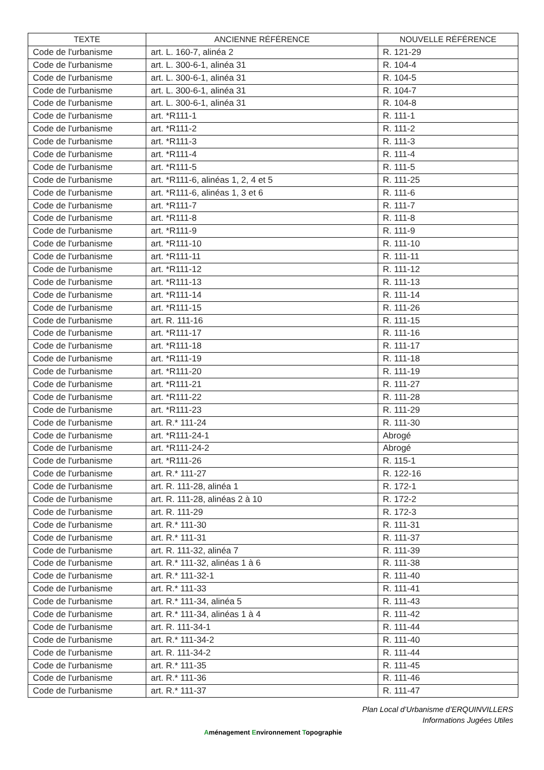| TEXTE | ANCIENNE RÉFÉRENCE | NOUVELLE RÉFÉRENCE |
| --- | --- | --- |
| Code de l'urbanisme | art. L. 160-7, alinéa 2 | R. 121-29 |
| Code de l'urbanisme | art. L. 300-6-1, alinéa 31 | R. 104-4 |
| Code de l'urbanisme | art. L. 300-6-1, alinéa 31 | R. 104-5 |
| Code de l'urbanisme | art. L. 300-6-1, alinéa 31 | R. 104-7 |
| Code de l'urbanisme | art. L. 300-6-1, alinéa 31 | R. 104-8 |
| Code de l'urbanisme | art. *R111-1 | R. 111-1 |
| Code de l'urbanisme | art. *R111-2 | R. 111-2 |
| Code de l'urbanisme | art. *R111-3 | R. 111-3 |
| Code de l'urbanisme | art. *R111-4 | R. 111-4 |
| Code de l'urbanisme | art. *R111-5 | R. 111-5 |
| Code de l'urbanisme | art. *R111-6, alinéas 1, 2, 4 et 5 | R. 111-25 |
| Code de l'urbanisme | art. *R111-6, alinéas 1, 3 et 6 | R. 111-6 |
| Code de l'urbanisme | art. *R111-7 | R. 111-7 |
| Code de l'urbanisme | art. *R111-8 | R. 111-8 |
| Code de l'urbanisme | art. *R111-9 | R. 111-9 |
| Code de l'urbanisme | art. *R111-10 | R. 111-10 |
| Code de l'urbanisme | art. *R111-11 | R. 111-11 |
| Code de l'urbanisme | art. *R111-12 | R. 111-12 |
| Code de l'urbanisme | art. *R111-13 | R. 111-13 |
| Code de l'urbanisme | art. *R111-14 | R. 111-14 |
| Code de l'urbanisme | art. *R111-15 | R. 111-26 |
| Code de l'urbanisme | art. R. 111-16 | R. 111-15 |
| Code de l'urbanisme | art. *R111-17 | R. 111-16 |
| Code de l'urbanisme | art. *R111-18 | R. 111-17 |
| Code de l'urbanisme | art. *R111-19 | R. 111-18 |
| Code de l'urbanisme | art. *R111-20 | R. 111-19 |
| Code de l'urbanisme | art. *R111-21 | R. 111-27 |
| Code de l'urbanisme | art. *R111-22 | R. 111-28 |
| Code de l'urbanisme | art. *R111-23 | R. 111-29 |
| Code de l'urbanisme | art. R.* 111-24 | R. 111-30 |
| Code de l'urbanisme | art. *R111-24-1 | Abrogé |
| Code de l'urbanisme | art. *R111-24-2 | Abrogé |
| Code de l'urbanisme | art. *R111-26 | R. 115-1 |
| Code de l'urbanisme | art. R.* 111-27 | R. 122-16 |
| Code de l'urbanisme | art. R. 111-28, alinéa 1 | R. 172-1 |
| Code de l'urbanisme | art. R. 111-28, alinéas 2 à 10 | R. 172-2 |
| Code de l'urbanisme | art. R. 111-29 | R. 172-3 |
| Code de l'urbanisme | art. R.* 111-30 | R. 111-31 |
| Code de l'urbanisme | art. R.* 111-31 | R. 111-37 |
| Code de l'urbanisme | art. R. 111-32, alinéa 7 | R. 111-39 |
| Code de l'urbanisme | art. R.* 111-32, alinéas 1 à 6 | R. 111-38 |
| Code de l'urbanisme | art. R.* 111-32-1 | R. 111-40 |
| Code de l'urbanisme | art. R.* 111-33 | R. 111-41 |
| Code de l'urbanisme | art. R.* 111-34, alinéa 5 | R. 111-43 |
| Code de l'urbanisme | art. R.* 111-34, alinéas 1 à 4 | R. 111-42 |
| Code de l'urbanisme | art. R. 111-34-1 | R. 111-44 |
| Code de l'urbanisme | art. R.* 111-34-2 | R. 111-40 |
| Code de l'urbanisme | art. R. 111-34-2 | R. 111-44 |
| Code de l'urbanisme | art. R.* 111-35 | R. 111-45 |
| Code de l'urbanisme | art. R.* 111-36 | R. 111-46 |
| Code de l'urbanisme | art. R.* 111-37 | R. 111-47 |
Plan Local d’Urbanisme d’ERQUINVILLERS
Informations Jugées Utiles
Aménagement Environnement Topographie